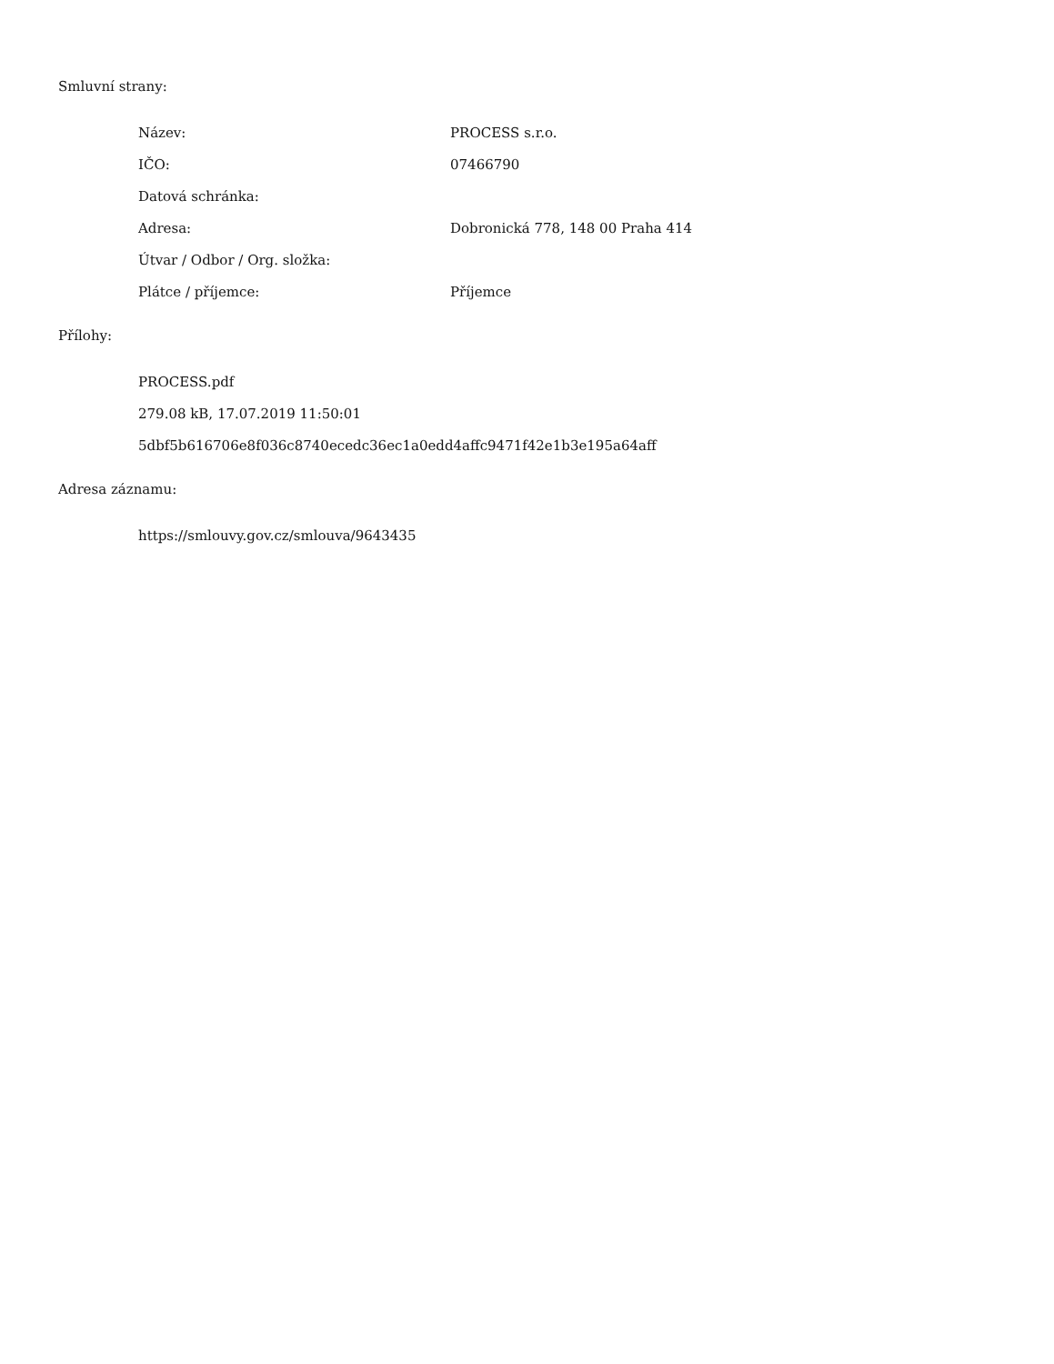Smluvní strany:
| Název: | PROCESS s.r.o. |
| IČO: | 07466790 |
| Datová schránka: | |
| Adresa: | Dobronická 778, 148 00 Praha 414 |
| Útvar / Odbor / Org. složka: | |
| Plátce / příjemce: | Příjemce |
Přílohy:
| PROCESS.pdf |
| 279.08 kB, 17.07.2019 11:50:01 |
| 5dbf5b616706e8f036c8740ecedc36ec1a0edd4affc9471f42e1b3e195a64aff |
Adresa záznamu:
| https://smlouvy.gov.cz/smlouva/9643435 |